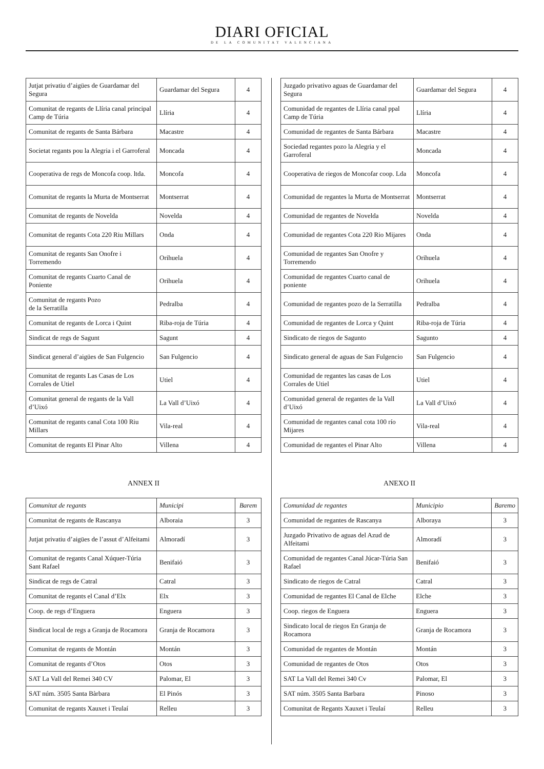DIARI OFICIAL
DE LA COMUNITAT VALENCIANA
| Jutjat privatiu d’aigües de Guardamar del Segura | Guardamar del Segura | 4 |
| Comunitat de regants de Llíria canal principal Camp de Túria | Llíria | 4 |
| Comunitat de regants de Santa Bárbara | Macastre | 4 |
| Societat regants pou la Alegria i el Garroferal | Moncada | 4 |
| Cooperativa de regs de Moncofa coop. ltda. | Moncofa | 4 |
| Comunitat de regants la Murta de Montserrat | Montserrat | 4 |
| Comunitat de regants de Novelda | Novelda | 4 |
| Comunitat de regants Cota 220 Riu Millars | Onda | 4 |
| Comunitat de regants San Onofre i Torremendo | Orihuela | 4 |
| Comunitat de regants Cuarto Canal de Poniente | Orihuela | 4 |
| Comunitat de regants Pozo de la Serratilla | Pedralba | 4 |
| Comunitat de regants de Lorca i Quint | Riba-roja de Túria | 4 |
| Sindicat de regs de Sagunt | Sagunt | 4 |
| Sindicat general d’aigües de San Fulgencio | San Fulgencio | 4 |
| Comunitat de regants Las Casas de Los Corrales de Utiel | Utiel | 4 |
| Comunitat general de regants de la Vall d’Uixó | La Vall d’Uixó | 4 |
| Comunitat de regants canal Cota 100 Riu Millars | Vila-real | 4 |
| Comunitat de regants El Pinar Alto | Villena | 4 |
ANNEX II
| Comunitat de regants | Municipi | Barem |
| --- | --- | --- |
| Comunitat de regants de Rascanya | Alboraia | 3 |
| Jutjat privatiu d’aigües de l’assut d’Alfeitami | Almoradí | 3 |
| Comunitat de regants Canal Xúquer-Túria Sant Rafael | Benifaió | 3 |
| Sindicat de regs de Catral | Catral | 3 |
| Comunitat de regants el Canal d’Elx | Elx | 3 |
| Coop. de regs d’Enguera | Enguera | 3 |
| Sindicat local de regs a Granja de Rocamora | Granja de Rocamora | 3 |
| Comunitat de regants de Montán | Montán | 3 |
| Comunitat de regants d’Otos | Otos | 3 |
| SAT La Vall del Remei 340 CV | Palomar, El | 3 |
| SAT núm. 3505 Santa Bàrbara | El Pinós | 3 |
| Comunitat de regants Xauxet i Teulaí | Relleu | 3 |
| Juzgado privativo aguas de Guardamar del Segura | Guardamar del Segura | 4 |
| Comunidad de regantes de Llíria canal ppal Camp de Túria | Llíria | 4 |
| Comunidad de regantes de Santa Bárbara | Macastre | 4 |
| Sociedad regantes pozo la Alegria y el Garroferal | Moncada | 4 |
| Cooperativa de riegos de Moncofar coop. Lda | Moncofa | 4 |
| Comunidad de regantes la Murta de Montserrat | Montserrat | 4 |
| Comunidad de regantes de Novelda | Novelda | 4 |
| Comunidad de regantes Cota 220 Rio Mijares | Onda | 4 |
| Comunidad de regantes San Onofre y Torremendo | Orihuela | 4 |
| Comunidad de regantes Cuarto canal de poniente | Orihuela | 4 |
| Comunidad de regantes pozo de la Serratilla | Pedralba | 4 |
| Comunidad de regantes de Lorca y Quint | Riba-roja de Túria | 4 |
| Sindicato de riegos de Sagunto | Sagunto | 4 |
| Sindicato general de aguas de San Fulgencio | San Fulgencio | 4 |
| Comunidad de regantes las casas de Los Corrales de Utiel | Utiel | 4 |
| Comunidad general de regantes de la Vall d’Uixó | La Vall d’Uixó | 4 |
| Comunidad de regantes canal cota 100 río Mijares | Vila-real | 4 |
| Comunidad de regantes el Pinar Alto | Villena | 4 |
ANEXO II
| Comunidad de regantes | Municipio | Baremo |
| --- | --- | --- |
| Comunidad de regantes de Rascanya | Alboraya | 3 |
| Juzgado Privativo de aguas del Azud de Alfeitami | Almoradí | 3 |
| Comunidad de regantes Canal Júcar-Túria San Rafael | Benifaió | 3 |
| Sindicato de riegos de Catral | Catral | 3 |
| Comunidad de regantes El Canal de Elche | Elche | 3 |
| Coop. riegos de Enguera | Enguera | 3 |
| Sindicato local de riegos En Granja de Rocamora | Granja de Rocamora | 3 |
| Comunidad de regantes de Montán | Montán | 3 |
| Comunidad de regantes de Otos | Otos | 3 |
| SAT La Vall del Remei 340 Cv | Palomar, El | 3 |
| SAT núm. 3505 Santa Barbara | Pinoso | 3 |
| Comunitat de Regants Xauxet i Teulaí | Relleu | 3 |